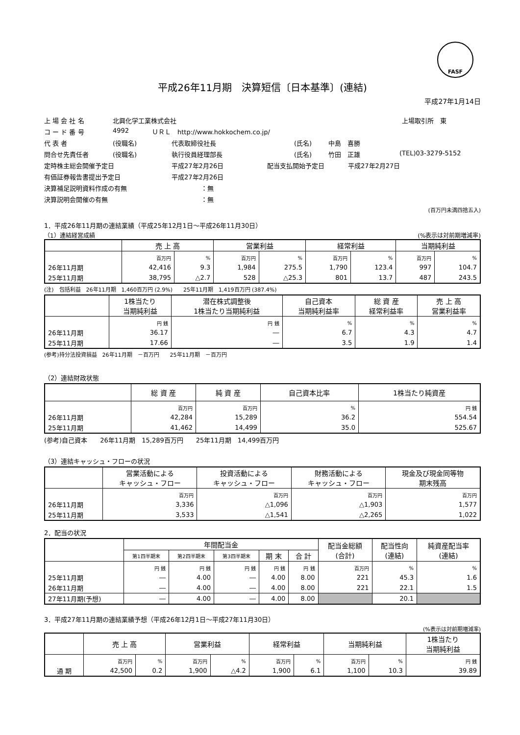FASF
平成26年11月期　決算短信〔日本基準〕(連結)
平成27年1月14日
上 場 会 社 名 北興化学工業株式会社 上場取引所　東
コ ー ド 番 号 4992 ＵＲＬ　http://www.hokkochem.co.jp/
代 表 者 (役職名) 代表取締役社長 (氏名) 中島　喜勝
問合せ先責任者 (役職名) 執行役員経理部長 (氏名) 竹田　正雄 (TEL)03-3279-5152
定時株主総会開催予定日 平成27年2月26日 配当支払開始予定日 平成27年2月27日
有価証券報告書提出予定日 平成27年2月26日
決算補足説明資料作成の有無 ：無
決算説明会開催の有無 ：無
(百万円未満四捨五入)
1．平成26年11月期の連結業績（平成25年12月1日～平成26年11月30日）
（1）連結経営成績 (%表示は対前期増減率)
| | 売 上 高 | | 営業利益 | | 経常利益 | | 当期純利益 | |
| --- | --- | --- | --- | --- | --- | --- | --- | --- |
| | 百万円 | % | 百万円 | % | 百万円 | % | 百万円 | % |
| 26年11月期 | 42,416 | 9.3 | 1,984 | 275.5 | 1,790 | 123.4 | 997 | 104.7 |
| 25年11月期 | 38,795 | △2.7 | 528 | △25.3 | 801 | 13.7 | 487 | 243.5 |
(注)　包括利益　26年11月期　1,460百万円 (2.9%)　　25年11月期　1,419百万円 (387.4%)
| | 1株当たり 当期純利益 | 潜在株式調整後 1株当たり当期純利益 | 自己資本 当期純利益率 | 総 資 産 経常利益率 | 売 上 高 営業利益率 |
| --- | --- | --- | --- | --- | --- |
| | 円 銭 | 円 銭 | % | % | % |
| 26年11月期 | 36.17 | ― | 6.7 | 4.3 | 4.7 |
| 25年11月期 | 17.66 | ― | 3.5 | 1.9 | 1.4 |
(参考)持分法投資損益　26年11月期　－百万円　　25年11月期　－百万円
（2）連結財政状態
| | 総 資 産 | 純 資 産 | 自己資本比率 | 1株当たり純資産 |
| --- | --- | --- | --- | --- |
| | 百万円 | 百万円 | % | 円 銭 |
| 26年11月期 | 42,284 | 15,289 | 36.2 | 554.54 |
| 25年11月期 | 41,462 | 14,499 | 35.0 | 525.67 |
(参考)自己資本　　26年11月期　15,289百万円　　25年11月期　14,499百万円
（3）連結キャッシュ・フローの状況
| | 営業活動による キャッシュ・フロー | 投資活動による キャッシュ・フロー | 財務活動による キャッシュ・フロー | 現金及び現金同等物 期末残高 |
| --- | --- | --- | --- | --- |
| | 百万円 | 百万円 | 百万円 | 百万円 |
| 26年11月期 | 3,336 | △1,096 | △1,903 | 1,577 |
| 25年11月期 | 3,533 | △1,541 | △2,265 | 1,022 |
2．配当の状況
| | 年間配当金 | | | | | 配当金総額 (合計) | 配当性向 (連結) | 純資産配当率 (連結) |
| --- | --- | --- | --- | --- | --- | --- | --- | --- |
| | 第1四半期末 | 第2四半期末 | 第3四半期末 | 期 末 | 合 計 | | | |
| | 円 銭 | 円 銭 | 円 銭 | 円 銭 | 円 銭 | 百万円 | % | % |
| 25年11月期 | ― | 4.00 | ― | 4.00 | 8.00 | 221 | 45.3 | 1.6 |
| 26年11月期 | ― | 4.00 | ― | 4.00 | 8.00 | 221 | 22.1 | 1.5 |
| 27年11月期(予想) | ― | 4.00 | ― | 4.00 | 8.00 | | 20.1 | |
3．平成27年11月期の連結業績予想（平成26年12月1日～平成27年11月30日）
(%表示は対前期増減率)
| | 売 上 高 | | 営業利益 | | 経常利益 | | 当期純利益 | | 1株当たり 当期純利益 |
| --- | --- | --- | --- | --- | --- | --- | --- | --- | --- |
| | 百万円 | % | 百万円 | % | 百万円 | % | 百万円 | % | 円 銭 |
| 通 期 | 42,500 | 0.2 | 1,900 | △4.2 | 1,900 | 6.1 | 1,100 | 10.3 | 39.89 |